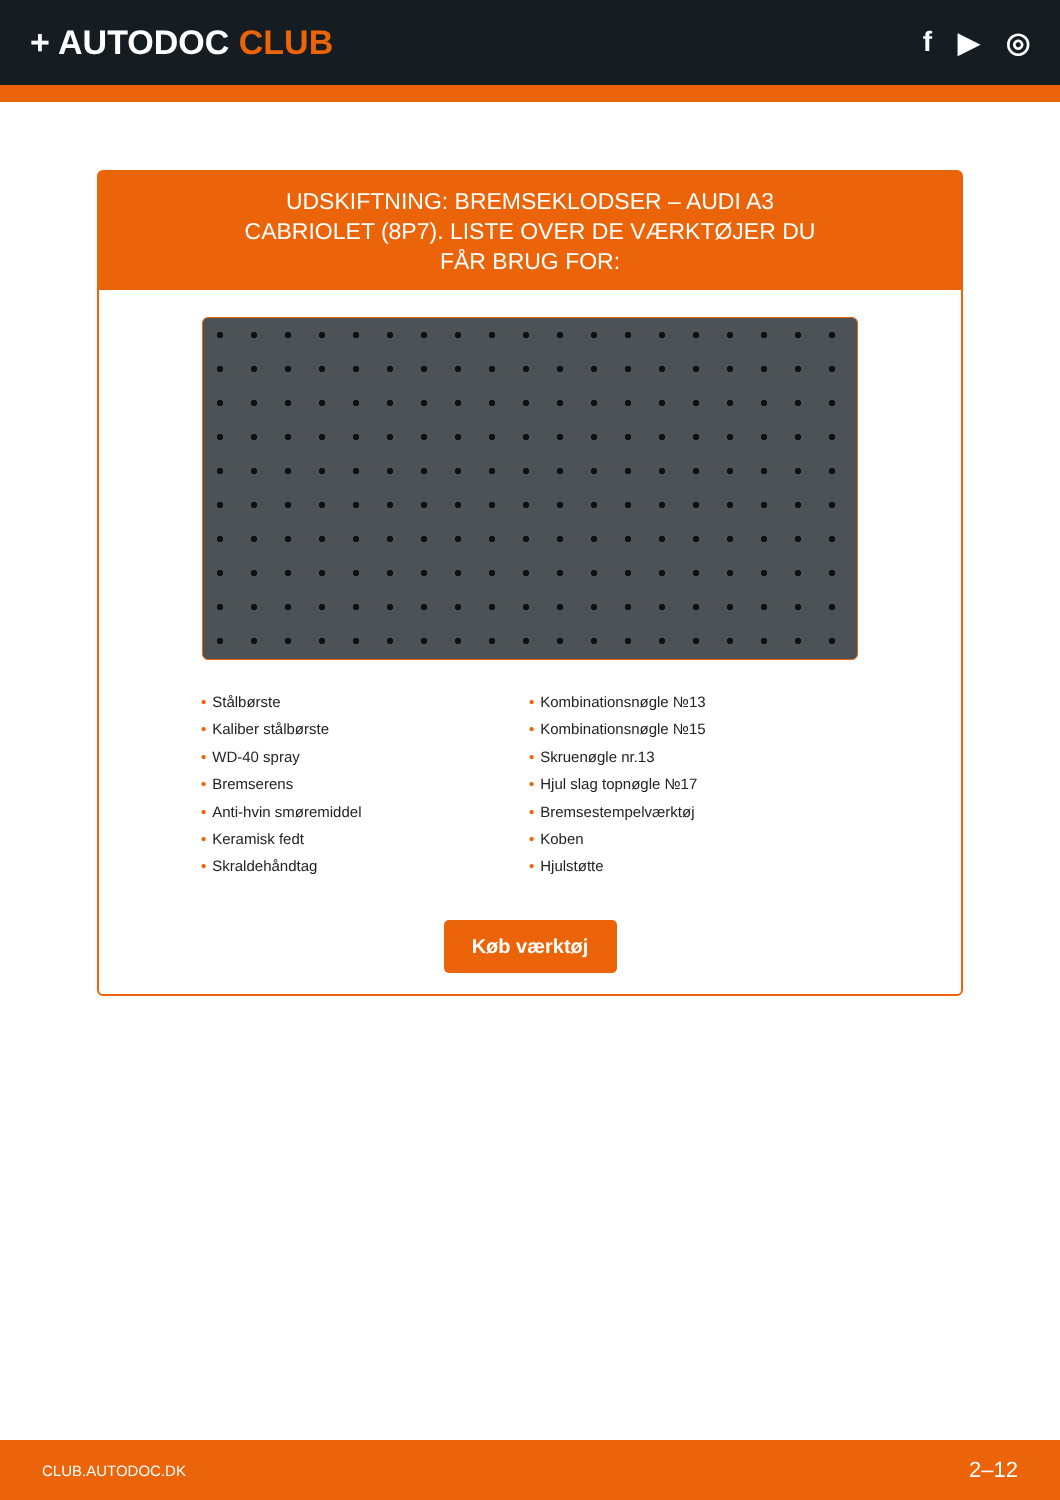+ AUTODOC CLUB
f ▶ ◎
UDSKIFTNING: BREMSEKLODSER – AUDI A3 CABRIOLET (8P7). LISTE OVER DE VÆRKTØJER DU FÅR BRUG FOR:
• Stålbørste
• Kaliber stålbørste
• WD-40 spray
• Bremserens
• Anti-hvin smøremiddel
• Keramisk fedt
• Skraldehåndtag
• Kombinationsnøgle №13
• Kombinationsnøgle №15
• Skruenøgle nr.13
• Hjul slag topnøgle №17
• Bremsestempelværktøj
• Koben
• Hjulstøtte
Køb værktøj
CLUB.AUTODOC.DK 2–12